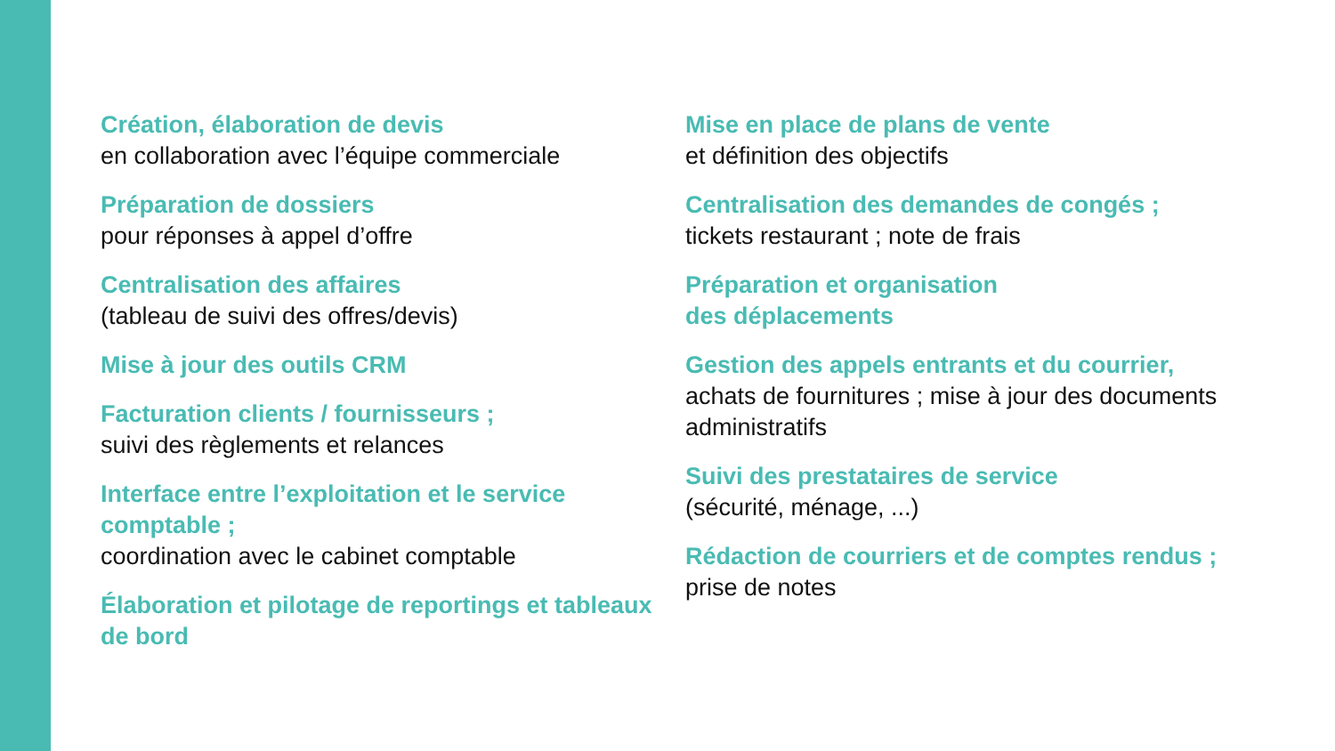Création, élaboration de devis
en collaboration avec l’équipe commerciale
Préparation de dossiers
pour réponses à appel d’offre
Centralisation des affaires
(tableau de suivi des offres/devis)
Mise à jour des outils CRM
Facturation clients / fournisseurs ;
suivi des règlements et relances
Interface entre l’exploitation et le service comptable ;
coordination avec le cabinet comptable
Élaboration et pilotage de reportings et tableaux de bord
Mise en place de plans de vente
et définition des objectifs
Centralisation des demandes de congés ;
tickets restaurant ; note de frais
Préparation et organisation
des déplacements
Gestion des appels entrants et du courrier,
achats de fournitures ; mise à jour des documents administratifs
Suivi des prestataires de service
(sécurité, ménage, ...)
Rédaction de courriers et de comptes rendus ;
prise de notes